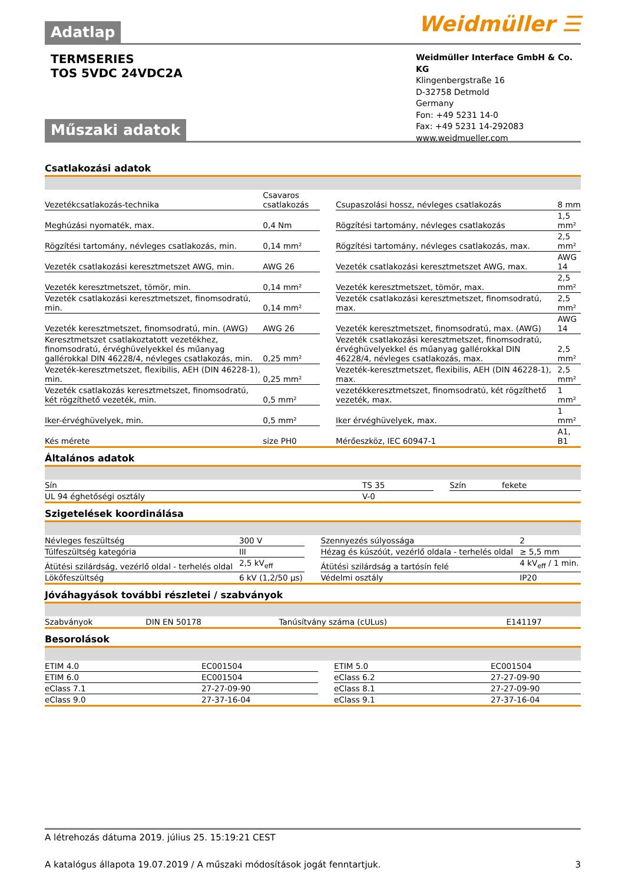Adatlap
Weidmüller ☰
TERMSERIES
TOS 5VDC 24VDC2A
Weidmüller Interface GmbH & Co. KG
Klingenbergstraße 16
D-32758 Detmold
Germany
Fon: +49 5231 14-0
Fax: +49 5231 14-292083
www.weidmueller.com
Műszaki adatok
Csatlakozási adatok
| Vezetékcsatlakozás-technika | Csavaros csatlakozás | | Csupaszolási hossz, névleges csatlakozás | 8 mm |
| Meghúzási nyomaték, max. | 0,4 Nm | | Rögzítési tartomány, névleges csatlakozás | 1,5 mm² |
| Rögzítési tartomány, névleges csatlakozás, min. | 0,14 mm² | | Rögzítési tartomány, névleges csatlakozás, max. | 2,5 mm² |
| Vezeték csatlakozási keresztmetszet AWG, min. | AWG 26 | | Vezeték csatlakozási keresztmetszet AWG, max. | AWG 14 |
| Vezeték keresztmetszet, tömör, min. | 0,14 mm² | | Vezeték keresztmetszet, tömör, max. | 2,5 mm² |
| Vezeték csatlakozási keresztmetszet, finomsodratú, min. | 0,14 mm² | | Vezeték csatlakozási keresztmetszet, finomsodratú, max. | 2,5 mm² |
| Vezeték keresztmetszet, finomsodratú, min. (AWG) | AWG 26 | | Vezeték keresztmetszet, finomsodratú, max. (AWG) | AWG 14 |
| Keresztmetszet csatlakoztatott vezetékhez, finomsodratú, érvéghüvelyekkel és műanyag gallérokkal DIN 46228/4, névleges csatlakozás, min. | 0,25 mm² | | Vezeték csatlakozási keresztmetszet, finomsodratú, érvéghüvelyekkel és műanyag gallérokkal DIN 46228/4, névleges csatlakozás, max. | 2,5 mm² |
| Vezeték-keresztmetszet, flexibilis, AEH (DIN 46228-1), min. | 0,25 mm² | | Vezeték-keresztmetszet, flexibilis, AEH (DIN 46228-1), max. | 2,5 mm² |
| Vezeték csatlakozás keresztmetszet, finomsodratú, két rögzíthető vezeték, min. | 0,5 mm² | | vezetékkeresztmetszet, finomsodratú, két rögzíthető vezeték, max. | 1 mm² |
| Iker-érvéghüvelyek, min. | 0,5 mm² | | Iker érvéghüvelyek, max. | 1 mm² |
| Kés mérete | size PH0 | | Mérőeszköz, IEC 60947-1 | A1, B1 |
Általános adatok
| Sín | TS 35 | | Szín | fekete |
| UL 94 éghetőségi osztály | V-0 | | | |
Szigetelések koordinálása
| Névleges feszültség | 300 V | | Szennyezés súlyossága | 2 |
| Túlfeszültség kategória | III | | Hézag és kúszóút, vezérlő oldala - terhelés oldal | ≥ 5,5 mm |
| Átütési szilárdság, vezérlő oldal - terhelés oldal | 2,5 kV<sub>eff</sub> | | Átütési szilárdság a tartósín felé | 4 kV<sub>eff</sub> / 1 min. |
| Lökőfeszültség | 6 kV (1,2/50 µs) | | Védelmi osztály | IP20 |
Jóváhagyások további részletei / szabványok
| Szabványok | DIN EN 50178 | | Tanúsítvány száma (cULus) | E141197 |
Besorolások
| ETIM 4.0 | EC001504 | | ETIM 5.0 | EC001504 |
| ETIM 6.0 | EC001504 | | eClass 6.2 | 27-27-09-90 |
| eClass 7.1 | 27-27-09-90 | | eClass 8.1 | 27-27-09-90 |
| eClass 9.0 | 27-37-16-04 | | eClass 9.1 | 27-37-16-04 |
A létrehozás dátuma 2019. július 25. 15:19:21 CEST
A katalógus állapota 19.07.2019 / A műszaki módosítások jogát fenntartjuk. 3